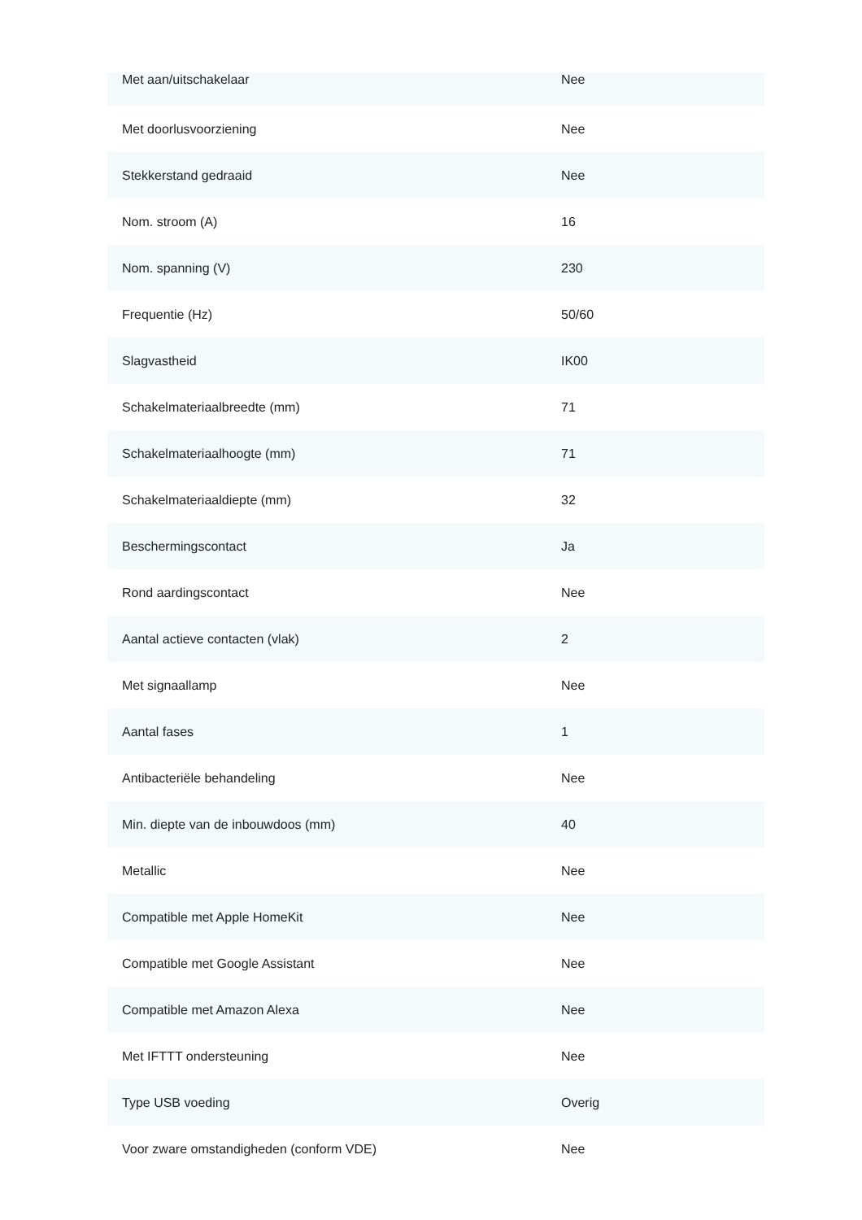| Met aan/uitschakelaar | Nee |
| Met doorlusvoorziening | Nee |
| Stekkerstand gedraaid | Nee |
| Nom. stroom (A) | 16 |
| Nom. spanning (V) | 230 |
| Frequentie (Hz) | 50/60 |
| Slagvastheid | IK00 |
| Schakelmateriaalbreedte (mm) | 71 |
| Schakelmateriaalhoogte (mm) | 71 |
| Schakelmateriaaldiepte (mm) | 32 |
| Beschermingscontact | Ja |
| Rond aardingscontact | Nee |
| Aantal actieve contacten (vlak) | 2 |
| Met signaallamp | Nee |
| Aantal fases | 1 |
| Antibacteriële behandeling | Nee |
| Min. diepte van de inbouwdoos (mm) | 40 |
| Metallic | Nee |
| Compatible met Apple HomeKit | Nee |
| Compatible met Google Assistant | Nee |
| Compatible met Amazon Alexa | Nee |
| Met IFTTT ondersteuning | Nee |
| Type USB voeding | Overig |
| Voor zware omstandigheden (conform VDE) | Nee |